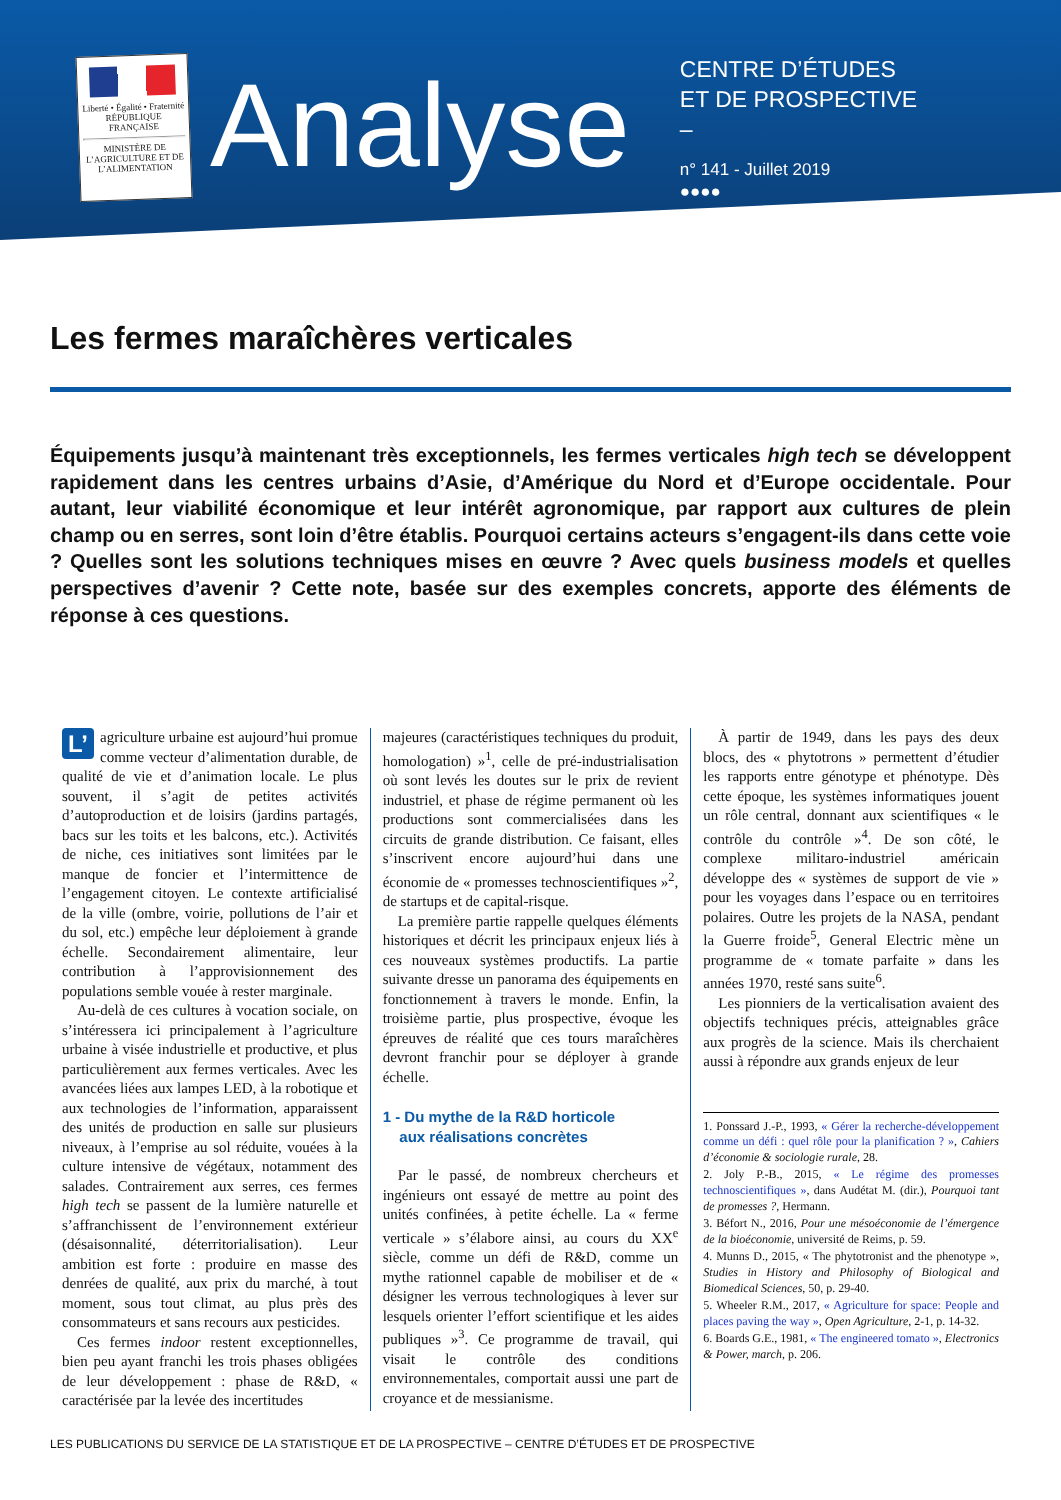Liberté • Égalité • Fraternité
RÉPUBLIQUE FRANÇAISE
MINISTÈRE DE L’AGRICULTURE ET DE L’ALIMENTATION
Analyse
CENTRE D’ÉTUDES
ET DE PROSPECTIVE
–
n° 141 - Juillet 2019
●●●●
Les fermes maraîchères verticales
Équipements jusqu’à maintenant très exceptionnels, les fermes verticales high tech se développent rapidement dans les centres urbains d’Asie, d’Amérique du Nord et d’Europe occidentale. Pour autant, leur viabilité économique et leur intérêt agronomique, par rapport aux cultures de plein champ ou en serres, sont loin d’être établis. Pourquoi certains acteurs s’engagent-ils dans cette voie ? Quelles sont les solutions techniques mises en œuvre ? Avec quels business models et quelles perspectives d’avenir ? Cette note, basée sur des exemples concrets, apporte des éléments de réponse à ces questions.
L’ agriculture urbaine est aujourd’hui promue comme vecteur d’alimentation durable, de qualité de vie et d’animation locale. Le plus souvent, il s’agit de petites activités d’autoproduction et de loisirs (jardins partagés, bacs sur les toits et les balcons, etc.). Activités de niche, ces initiatives sont limitées par le manque de foncier et l’intermittence de l’engagement citoyen. Le contexte artificialisé de la ville (ombre, voirie, pollutions de l’air et du sol, etc.) empêche leur déploiement à grande échelle. Secondairement alimentaire, leur contribution à l’approvisionnement des populations semble vouée à rester marginale.
Au-delà de ces cultures à vocation sociale, on s’intéressera ici principalement à l’agriculture urbaine à visée industrielle et productive, et plus particulièrement aux fermes verticales. Avec les avancées liées aux lampes LED, à la robotique et aux technologies de l’information, apparaissent des unités de production en salle sur plusieurs niveaux, à l’emprise au sol réduite, vouées à la culture intensive de végétaux, notamment des salades. Contrairement aux serres, ces fermes high tech se passent de la lumière naturelle et s’affranchissent de l’environnement extérieur (désaisonnalité, déterritorialisation). Leur ambition est forte : produire en masse des denrées de qualité, aux prix du marché, à tout moment, sous tout climat, au plus près des consommateurs et sans recours aux pesticides.
Ces fermes indoor restent exceptionnelles, bien peu ayant franchi les trois phases obligées de leur développement : phase de R&D, « caractérisée par la levée des incertitudes
majeures (caractéristiques techniques du produit, homologation) »<sup>1</sup>, celle de pré-industrialisation où sont levés les doutes sur le prix de revient industriel, et phase de régime permanent où les productions sont commercialisées dans les circuits de grande distribution. Ce faisant, elles s’inscrivent encore aujourd’hui dans une économie de « promesses technoscientifiques »<sup>2</sup>, de startups et de capital-risque.
La première partie rappelle quelques éléments historiques et décrit les principaux enjeux liés à ces nouveaux systèmes productifs. La partie suivante dresse un panorama des équipements en fonctionnement à travers le monde. Enfin, la troisième partie, plus prospective, évoque les épreuves de réalité que ces tours maraîchères devront franchir pour se déployer à grande échelle.
1 - Du mythe de la R&D horticole
aux réalisations concrètes
Par le passé, de nombreux chercheurs et ingénieurs ont essayé de mettre au point des unités confinées, à petite échelle. La « ferme verticale » s’élabore ainsi, au cours du XX<sup>e</sup> siècle, comme un défi de R&D, comme un mythe rationnel capable de mobiliser et de « désigner les verrous technologiques à lever sur lesquels orienter l’effort scientifique et les aides publiques »<sup>3</sup>. Ce programme de travail, qui visait le contrôle des conditions environnementales, comportait aussi une part de croyance et de messianisme.
À partir de 1949, dans les pays des deux blocs, des « phytotrons » permettent d’étudier les rapports entre génotype et phénotype. Dès cette époque, les systèmes informatiques jouent un rôle central, donnant aux scientifiques « le contrôle du contrôle »<sup>4</sup>. De son côté, le complexe militaro-industriel américain développe des « systèmes de support de vie » pour les voyages dans l’espace ou en territoires polaires. Outre les projets de la NASA, pendant la Guerre froide<sup>5</sup>, General Electric mène un programme de « tomate parfaite » dans les années 1970, resté sans suite<sup>6</sup>.
Les pionniers de la verticalisation avaient des objectifs techniques précis, atteignables grâce aux progrès de la science. Mais ils cherchaient aussi à répondre aux grands enjeux de leur
1. Ponssard J.-P., 1993, « Gérer la recherche-développement comme un défi : quel rôle pour la planification ? », Cahiers d’économie & sociologie rurale, 28.
2. Joly P.-B., 2015, « Le régime des promesses technoscientifiques », dans Audétat M. (dir.), Pourquoi tant de promesses ?, Hermann.
3. Béfort N., 2016, Pour une mésoéconomie de l’émergence de la bioéconomie, université de Reims, p. 59.
4. Munns D., 2015, « The phytotronist and the phenotype », Studies in History and Philosophy of Biological and Biomedical Sciences, 50, p. 29-40.
5. Wheeler R.M., 2017, « Agriculture for space: People and places paving the way », Open Agriculture, 2-1, p. 14-32.
6. Boards G.E., 1981, « The engineered tomato », Electronics & Power, march, p. 206.
LES PUBLICATIONS DU SERVICE DE LA STATISTIQUE ET DE LA PROSPECTIVE – CENTRE D’ÉTUDES ET DE PROSPECTIVE